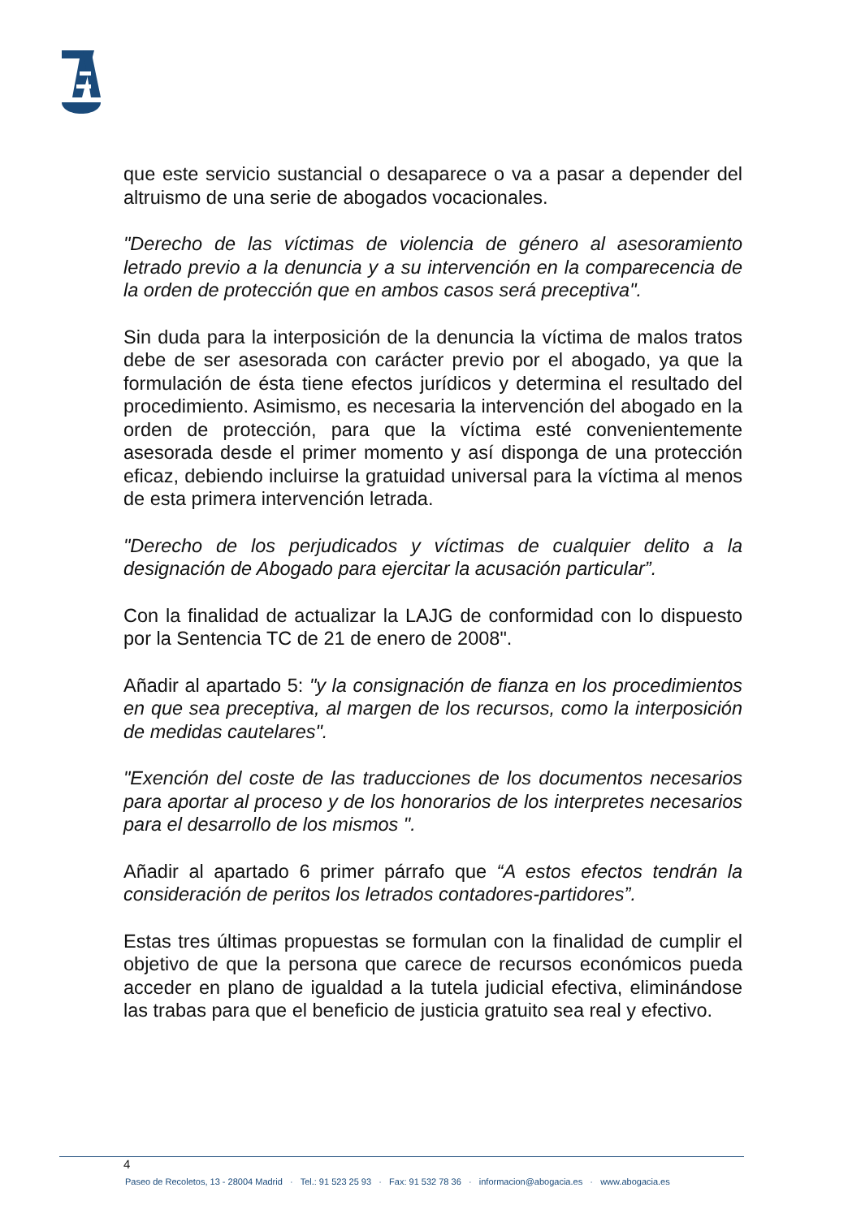que este servicio sustancial o desaparece o va a pasar a depender del altruismo de una serie de abogados vocacionales.
"Derecho de las víctimas de violencia de género al asesoramiento letrado previo a la denuncia y a su intervención en la comparecencia de la orden de protección que en ambos casos será preceptiva".
Sin duda para la interposición de la denuncia la víctima de malos tratos debe de ser asesorada con carácter previo por el abogado, ya que la formulación de ésta tiene efectos jurídicos y determina el resultado del procedimiento. Asimismo, es necesaria la intervención del abogado en la orden de protección, para que la víctima esté convenientemente asesorada desde el primer momento y así disponga de una protección eficaz, debiendo incluirse la gratuidad universal para la víctima al menos de esta primera intervención letrada.
"Derecho de los perjudicados y víctimas de cualquier delito a la designación de Abogado para ejercitar la acusación particular”.
Con la finalidad de actualizar la LAJG de conformidad con lo dispuesto por la Sentencia TC de 21 de enero de 2008".
Añadir al apartado 5: "y la consignación de fianza en los procedimientos en que sea preceptiva, al margen de los recursos, como la interposición de medidas cautelares".
"Exención del coste de las traducciones de los documentos necesarios para aportar al proceso y de los honorarios de los interpretes necesarios para el desarrollo de los mismos ".
Añadir al apartado 6 primer párrafo que “A estos efectos tendrán la consideración de peritos los letrados contadores-partidores”.
Estas tres últimas propuestas se formulan con la finalidad de cumplir el objetivo de que la persona que carece de recursos económicos pueda acceder en plano de igualdad a la tutela judicial efectiva, eliminándose las trabas para que el beneficio de justicia gratuito sea real y efectivo.
4
Paseo de Recoletos, 13 - 28004 Madrid · Tel.: 91 523 25 93 · Fax: 91 532 78 36 · informacion@abogacia.es · www.abogacia.es